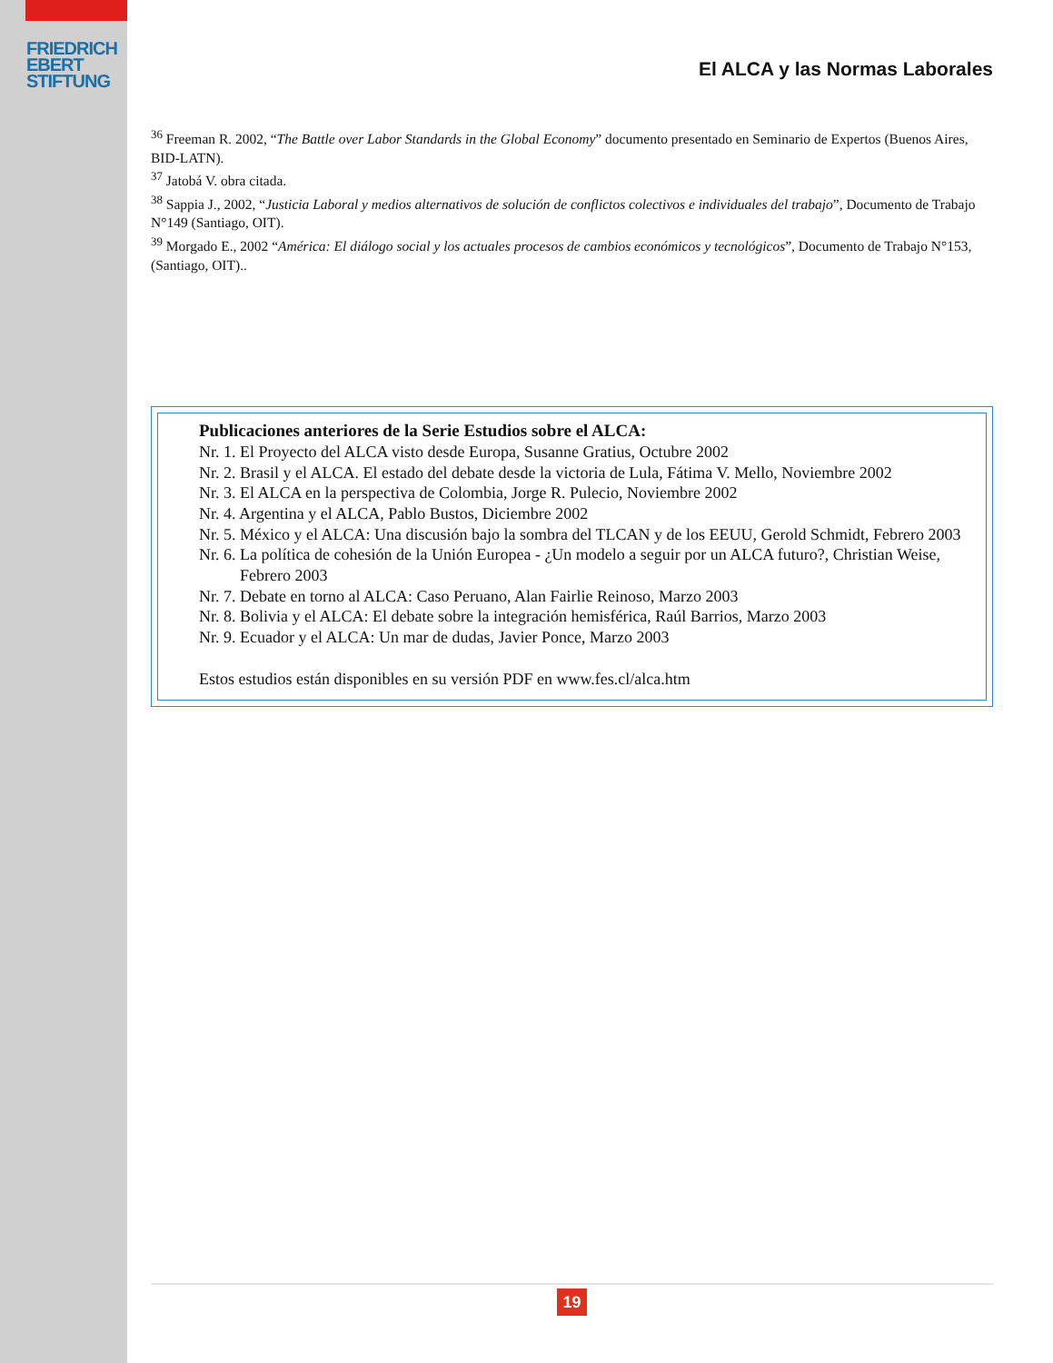FRIEDRICH
EBERT
STIFTUNG
El ALCA y las Normas Laborales
<sup>36</sup> Freeman R. 2002, “The Battle over Labor Standards in the Global Economy” documento presentado en Seminario de Expertos (Buenos Aires, BID-LATN).
<sup>37</sup> Jatobá V. obra citada.
<sup>38</sup> Sappia J., 2002, “Justicia Laboral y medios alternativos de solución de conflictos colectivos e individuales del trabajo”, Documento de Trabajo N°149 (Santiago, OIT).
<sup>39</sup> Morgado E., 2002 “América: El diálogo social y los actuales procesos de cambios económicos y tecnológicos”, Documento de Trabajo N°153, (Santiago, OIT)..
Publicaciones anteriores de la Serie Estudios sobre el ALCA:
Nr. 1. El Proyecto del ALCA visto desde Europa, Susanne Gratius, Octubre 2002
Nr. 2. Brasil y el ALCA. El estado del debate desde la victoria de Lula, Fátima V. Mello, Noviembre 2002
Nr. 3. El ALCA en la perspectiva de Colombia, Jorge R. Pulecio, Noviembre 2002
Nr. 4. Argentina y el ALCA, Pablo Bustos, Diciembre 2002
Nr. 5. México y el ALCA: Una discusión bajo la sombra del TLCAN y de los EEUU, Gerold Schmidt, Febrero 2003
Nr. 6. La política de cohesión de la Unión Europea - ¿Un modelo a seguir por un ALCA futuro?, Christian Weise, Febrero 2003
Nr. 7. Debate en torno al ALCA: Caso Peruano, Alan Fairlie Reinoso, Marzo 2003
Nr. 8. Bolivia y el ALCA: El debate sobre la integración hemisférica, Raúl Barrios, Marzo 2003
Nr. 9. Ecuador y el ALCA: Un mar de dudas, Javier Ponce, Marzo 2003
Estos estudios están disponibles en su versión PDF en www.fes.cl/alca.htm
19